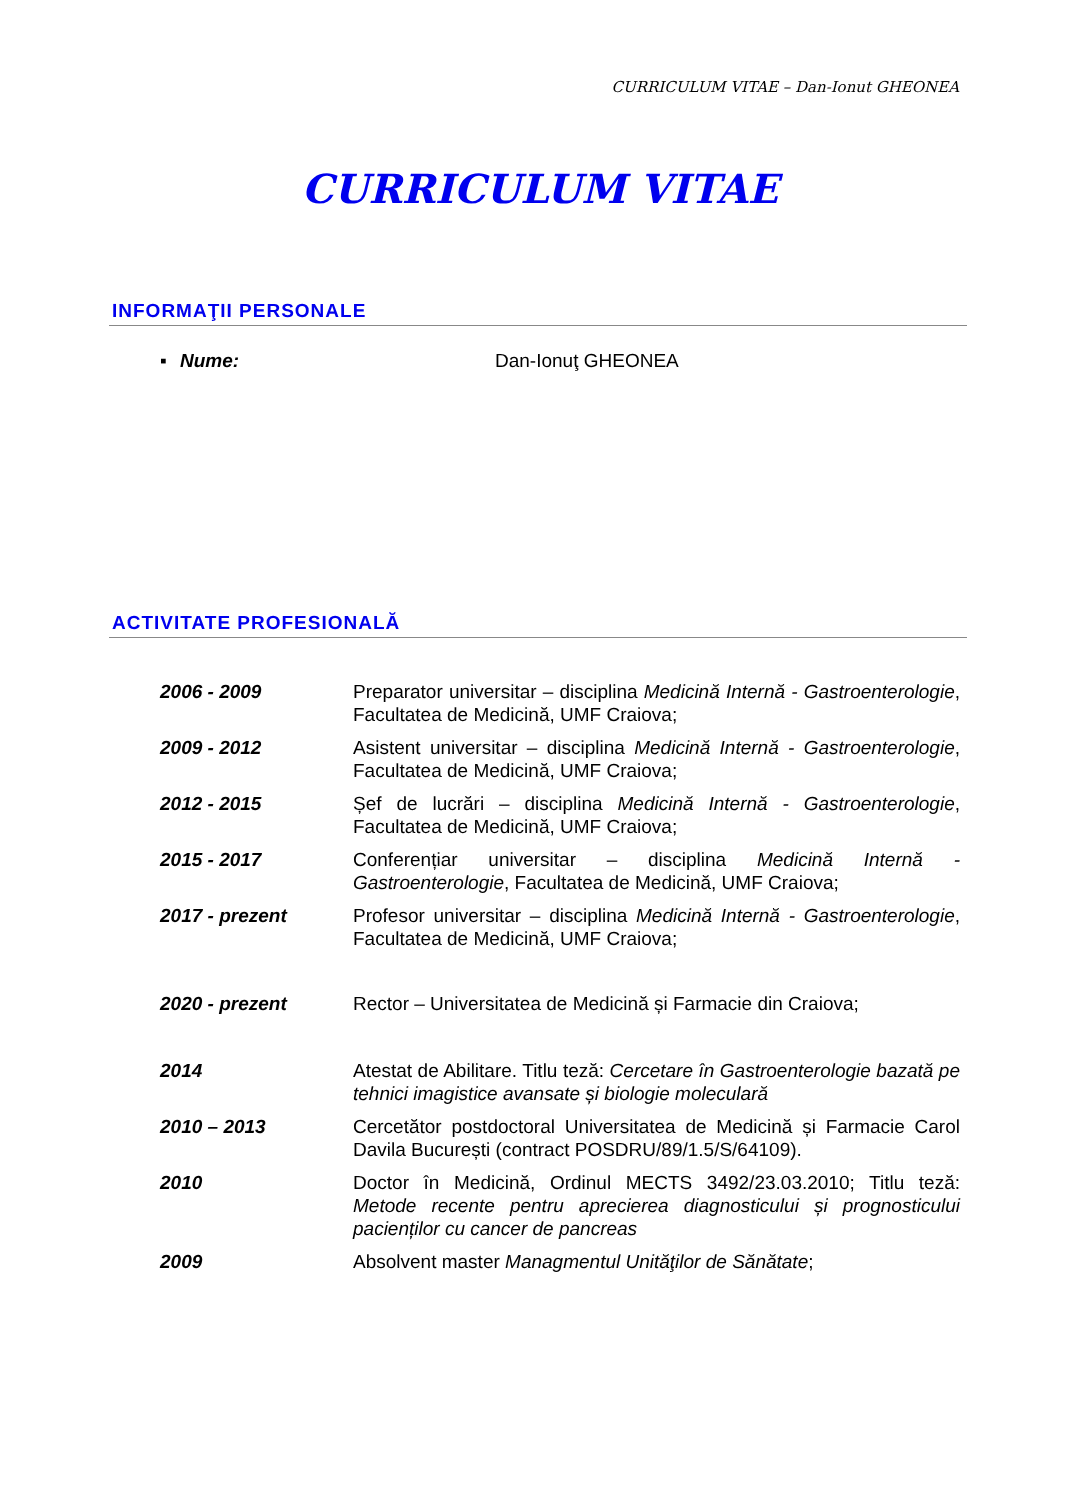CURRICULUM VITAE – Dan-Ionut GHEONEA
CURRICULUM VITAE
INFORMAŢII PERSONALE
▪ Nume: Dan-Ionuţ GHEONEA
ACTIVITATE PROFESIONALĂ
2006 - 2009 Preparator universitar – disciplina Medicină Internă - Gastroenterologie, Facultatea de Medicină, UMF Craiova;
2009 - 2012 Asistent universitar – disciplina Medicină Internă - Gastroenterologie, Facultatea de Medicină, UMF Craiova;
2012 - 2015 Șef de lucrări – disciplina Medicină Internă - Gastroenterologie, Facultatea de Medicină, UMF Craiova;
2015 - 2017 Conferențiar universitar – disciplina Medicină Internă - Gastroenterologie, Facultatea de Medicină, UMF Craiova;
2017 - prezent Profesor universitar – disciplina Medicină Internă - Gastroenterologie, Facultatea de Medicină, UMF Craiova;
2020 - prezent Rector – Universitatea de Medicină și Farmacie din Craiova;
2014 Atestat de Abilitare. Titlu teză: Cercetare în Gastroenterologie bazată pe tehnici imagistice avansate și biologie moleculară
2010 – 2013 Cercetător postdoctoral Universitatea de Medicină și Farmacie Carol Davila București (contract POSDRU/89/1.5/S/64109).
2010 Doctor în Medicină, Ordinul MECTS 3492/23.03.2010; Titlu teză: Metode recente pentru aprecierea diagnosticului și prognosticului pacienților cu cancer de pancreas
2009 Absolvent master Managmentul Unităţilor de Sănătate;